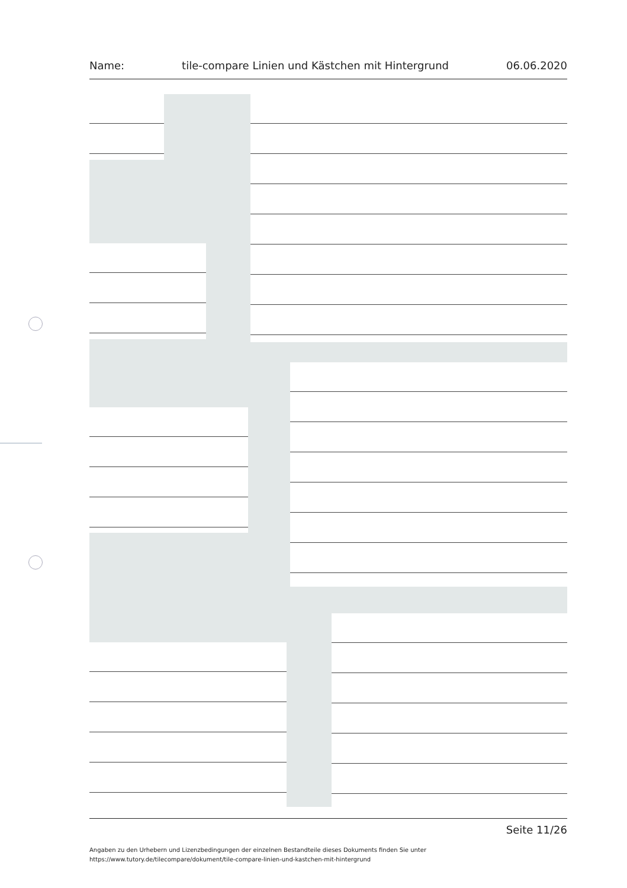Name: tile-compare Linien und Kästchen mit Hintergrund 06.06.2020
Seite 11/26
Angaben zu den Urhebern und Lizenzbedingungen der einzelnen Bestandteile dieses Dokuments finden Sie unter
https://www.tutory.de/tilecompare/dokument/tile-compare-linien-und-kastchen-mit-hintergrund